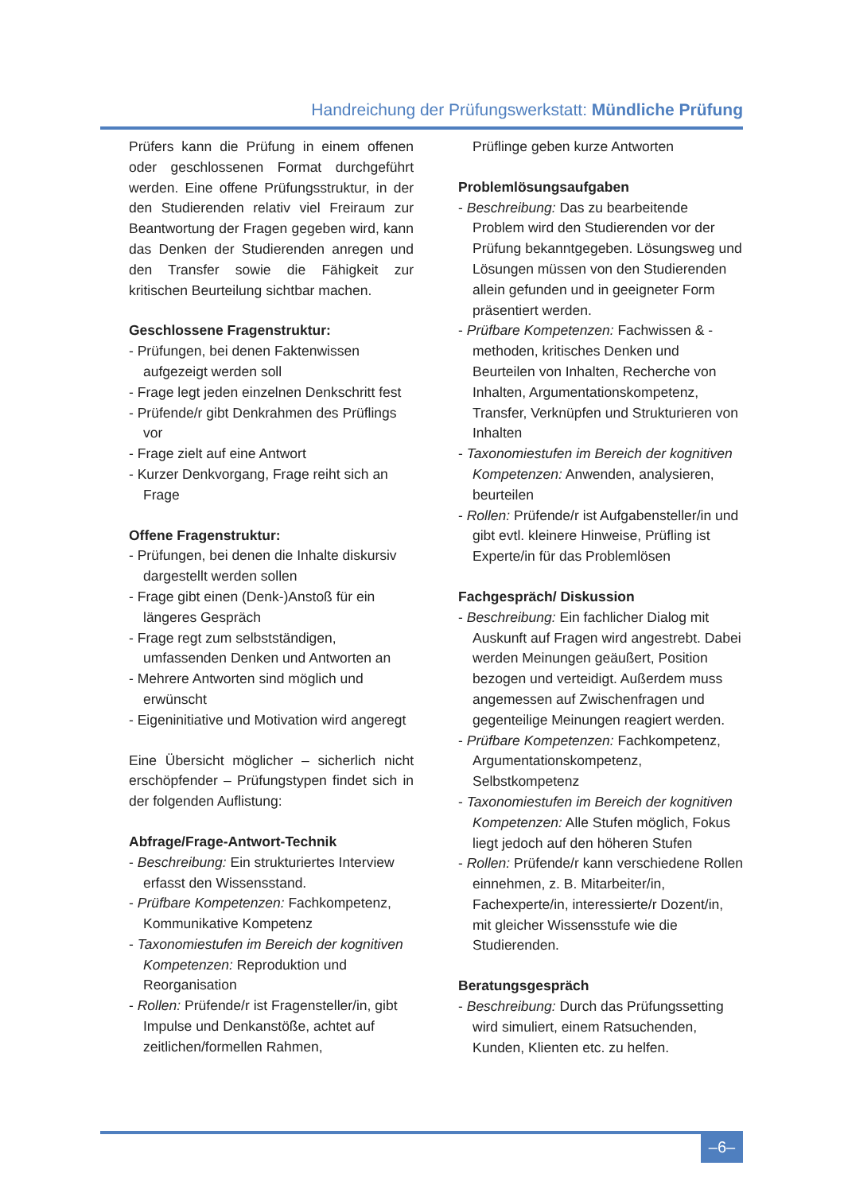Handreichung der Prüfungswerkstatt: Mündliche Prüfung
Prüfers kann die Prüfung in einem offenen oder geschlossenen Format durchgeführt werden. Eine offene Prüfungsstruktur, in der den Studierenden relativ viel Freiraum zur Beantwortung der Fragen gegeben wird, kann das Denken der Studierenden anregen und den Transfer sowie die Fähigkeit zur kritischen Beurteilung sichtbar machen.
Geschlossene Fragenstruktur:
- Prüfungen, bei denen Faktenwissen aufgezeigt werden soll
- Frage legt jeden einzelnen Denkschritt fest
- Prüfende/r gibt Denkrahmen des Prüflings vor
- Frage zielt auf eine Antwort
- Kurzer Denkvorgang, Frage reiht sich an Frage
Offene Fragenstruktur:
- Prüfungen, bei denen die Inhalte diskursiv dargestellt werden sollen
- Frage gibt einen (Denk-)Anstoß für ein längeres Gespräch
- Frage regt zum selbstständigen, umfassenden Denken und Antworten an
- Mehrere Antworten sind möglich und erwünscht
- Eigeninitiative und Motivation wird angeregt
Eine Übersicht möglicher – sicherlich nicht erschöpfender – Prüfungstypen findet sich in der folgenden Auflistung:
Abfrage/Frage-Antwort-Technik
- Beschreibung: Ein strukturiertes Interview erfasst den Wissensstand.
- Prüfbare Kompetenzen: Fachkompetenz, Kommunikative Kompetenz
- Taxonomiestufen im Bereich der kognitiven Kompetenzen: Reproduktion und Reorganisation
- Rollen: Prüfende/r ist Fragensteller/in, gibt Impulse und Denkanstöße, achtet auf zeitlichen/formellen Rahmen,
Prüflinge geben kurze Antworten
Problemlösungsaufgaben
- Beschreibung: Das zu bearbeitende Problem wird den Studierenden vor der Prüfung bekanntgegeben. Lösungsweg und Lösungen müssen von den Studierenden allein gefunden und in geeigneter Form präsentiert werden.
- Prüfbare Kompetenzen: Fachwissen & -methoden, kritisches Denken und Beurteilen von Inhalten, Recherche von Inhalten, Argumentationskompetenz, Transfer, Verknüpfen und Strukturieren von Inhalten
- Taxonomiestufen im Bereich der kognitiven Kompetenzen: Anwenden, analysieren, beurteilen
- Rollen: Prüfende/r ist Aufgabensteller/in und gibt evtl. kleinere Hinweise, Prüfling ist Experte/in für das Problemlösen
Fachgespräch/ Diskussion
- Beschreibung: Ein fachlicher Dialog mit Auskunft auf Fragen wird angestrebt. Dabei werden Meinungen geäußert, Position bezogen und verteidigt. Außerdem muss angemessen auf Zwischenfragen und gegenteilige Meinungen reagiert werden.
- Prüfbare Kompetenzen: Fachkompetenz, Argumentationskompetenz, Selbstkompetenz
- Taxonomiestufen im Bereich der kognitiven Kompetenzen: Alle Stufen möglich, Fokus liegt jedoch auf den höheren Stufen
- Rollen: Prüfende/r kann verschiedene Rollen einnehmen, z. B. Mitarbeiter/in, Fachexperte/in, interessierte/r Dozent/in, mit gleicher Wissensstufe wie die Studierenden.
Beratungsgespräch
- Beschreibung: Durch das Prüfungssetting wird simuliert, einem Ratsuchenden, Kunden, Klienten etc. zu helfen.
–6–